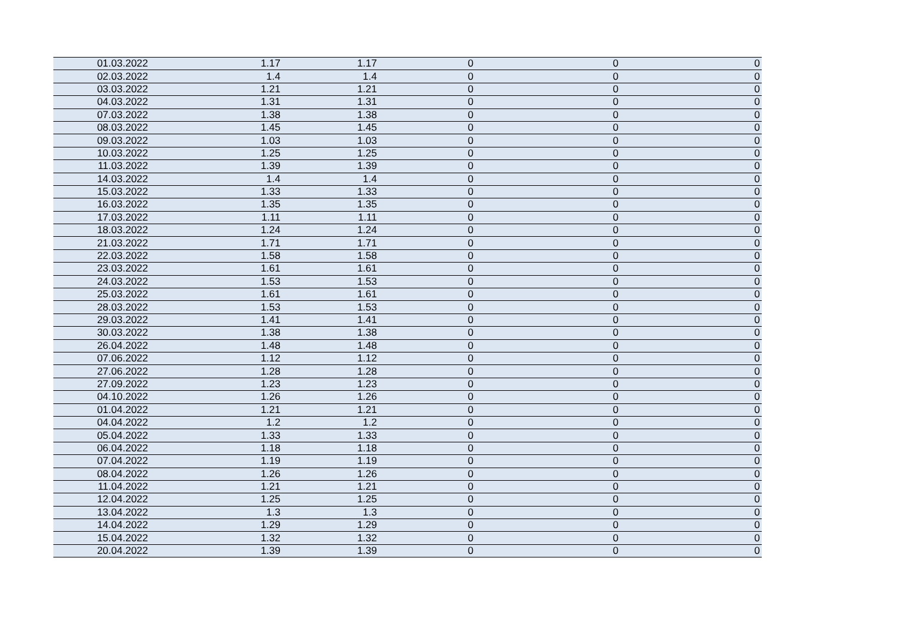| 01.03.2022 | 1.17 | 1.17 | 0 | 0 | 0 |
| 02.03.2022 | 1.4 | 1.4 | 0 | 0 | 0 |
| 03.03.2022 | 1.21 | 1.21 | 0 | 0 | 0 |
| 04.03.2022 | 1.31 | 1.31 | 0 | 0 | 0 |
| 07.03.2022 | 1.38 | 1.38 | 0 | 0 | 0 |
| 08.03.2022 | 1.45 | 1.45 | 0 | 0 | 0 |
| 09.03.2022 | 1.03 | 1.03 | 0 | 0 | 0 |
| 10.03.2022 | 1.25 | 1.25 | 0 | 0 | 0 |
| 11.03.2022 | 1.39 | 1.39 | 0 | 0 | 0 |
| 14.03.2022 | 1.4 | 1.4 | 0 | 0 | 0 |
| 15.03.2022 | 1.33 | 1.33 | 0 | 0 | 0 |
| 16.03.2022 | 1.35 | 1.35 | 0 | 0 | 0 |
| 17.03.2022 | 1.11 | 1.11 | 0 | 0 | 0 |
| 18.03.2022 | 1.24 | 1.24 | 0 | 0 | 0 |
| 21.03.2022 | 1.71 | 1.71 | 0 | 0 | 0 |
| 22.03.2022 | 1.58 | 1.58 | 0 | 0 | 0 |
| 23.03.2022 | 1.61 | 1.61 | 0 | 0 | 0 |
| 24.03.2022 | 1.53 | 1.53 | 0 | 0 | 0 |
| 25.03.2022 | 1.61 | 1.61 | 0 | 0 | 0 |
| 28.03.2022 | 1.53 | 1.53 | 0 | 0 | 0 |
| 29.03.2022 | 1.41 | 1.41 | 0 | 0 | 0 |
| 30.03.2022 | 1.38 | 1.38 | 0 | 0 | 0 |
| 26.04.2022 | 1.48 | 1.48 | 0 | 0 | 0 |
| 07.06.2022 | 1.12 | 1.12 | 0 | 0 | 0 |
| 27.06.2022 | 1.28 | 1.28 | 0 | 0 | 0 |
| 27.09.2022 | 1.23 | 1.23 | 0 | 0 | 0 |
| 04.10.2022 | 1.26 | 1.26 | 0 | 0 | 0 |
| 01.04.2022 | 1.21 | 1.21 | 0 | 0 | 0 |
| 04.04.2022 | 1.2 | 1.2 | 0 | 0 | 0 |
| 05.04.2022 | 1.33 | 1.33 | 0 | 0 | 0 |
| 06.04.2022 | 1.18 | 1.18 | 0 | 0 | 0 |
| 07.04.2022 | 1.19 | 1.19 | 0 | 0 | 0 |
| 08.04.2022 | 1.26 | 1.26 | 0 | 0 | 0 |
| 11.04.2022 | 1.21 | 1.21 | 0 | 0 | 0 |
| 12.04.2022 | 1.25 | 1.25 | 0 | 0 | 0 |
| 13.04.2022 | 1.3 | 1.3 | 0 | 0 | 0 |
| 14.04.2022 | 1.29 | 1.29 | 0 | 0 | 0 |
| 15.04.2022 | 1.32 | 1.32 | 0 | 0 | 0 |
| 20.04.2022 | 1.39 | 1.39 | 0 | 0 | 0 |